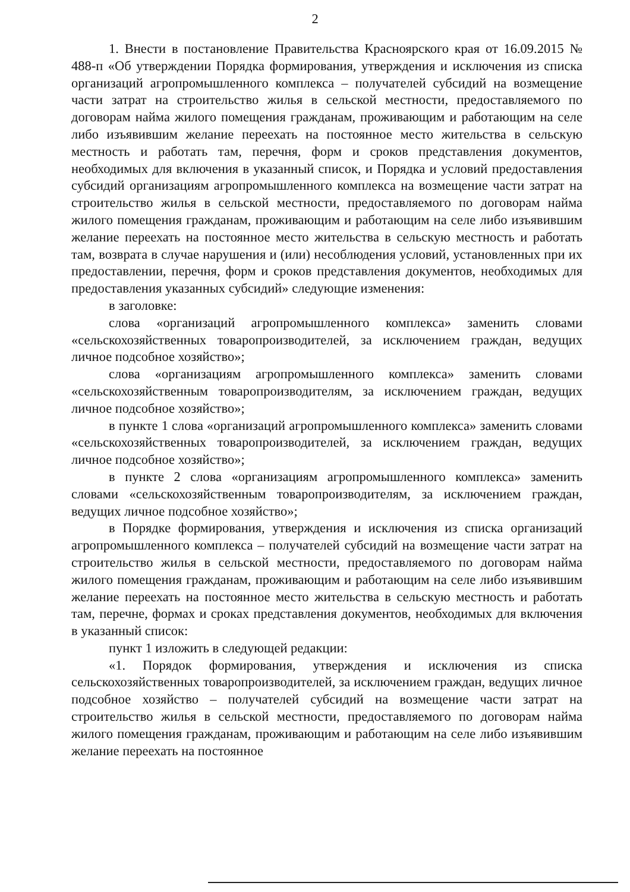2
1. Внести в постановление Правительства Красноярского края от 16.09.2015 № 488-п «Об утверждении Порядка формирования, утверждения и исключения из списка организаций агропромышленного комплекса – получателей субсидий на возмещение части затрат на строительство жилья в сельской местности, предоставляемого по договорам найма жилого помещения гражданам, проживающим и работающим на селе либо изъявившим желание переехать на постоянное место жительства в сельскую местность и работать там, перечня, форм и сроков представления документов, необходимых для включения в указанный список, и Порядка и условий предоставления субсидий организациям агропромышленного комплекса на возмещение части затрат на строительство жилья в сельской местности, предоставляемого по договорам найма жилого помещения гражданам, проживающим и работающим на селе либо изъявившим желание переехать на постоянное место жительства в сельскую местность и работать там, возврата в случае нарушения и (или) несоблюдения условий, установленных при их предоставлении, перечня, форм и сроков представления документов, необходимых для предоставления указанных субсидий» следующие изменения:
в заголовке:
слова «организаций агропромышленного комплекса» заменить словами «сельскохозяйственных товаропроизводителей, за исключением граждан, ведущих личное подсобное хозяйство»;
слова «организациям агропромышленного комплекса» заменить словами «сельскохозяйственным товаропроизводителям, за исключением граждан, ведущих личное подсобное хозяйство»;
в пункте 1 слова «организаций агропромышленного комплекса» заменить словами «сельскохозяйственных товаропроизводителей, за исключением граждан, ведущих личное подсобное хозяйство»;
в пункте 2 слова «организациям агропромышленного комплекса» заменить словами «сельскохозяйственным товаропроизводителям, за исключением граждан, ведущих личное подсобное хозяйство»;
в Порядке формирования, утверждения и исключения из списка организаций агропромышленного комплекса – получателей субсидий на возмещение части затрат на строительство жилья в сельской местности, предоставляемого по договорам найма жилого помещения гражданам, проживающим и работающим на селе либо изъявившим желание переехать на постоянное место жительства в сельскую местность и работать там, перечне, формах и сроках представления документов, необходимых для включения в указанный список:
пункт 1 изложить в следующей редакции:
«1. Порядок формирования, утверждения и исключения из списка сельскохозяйственных товаропроизводителей, за исключением граждан, ведущих личное подсобное хозяйство – получателей субсидий на возмещение части затрат на строительство жилья в сельской местности, предоставляемого по договорам найма жилого помещения гражданам, проживающим и работающим на селе либо изъявившим желание переехать на постоянное